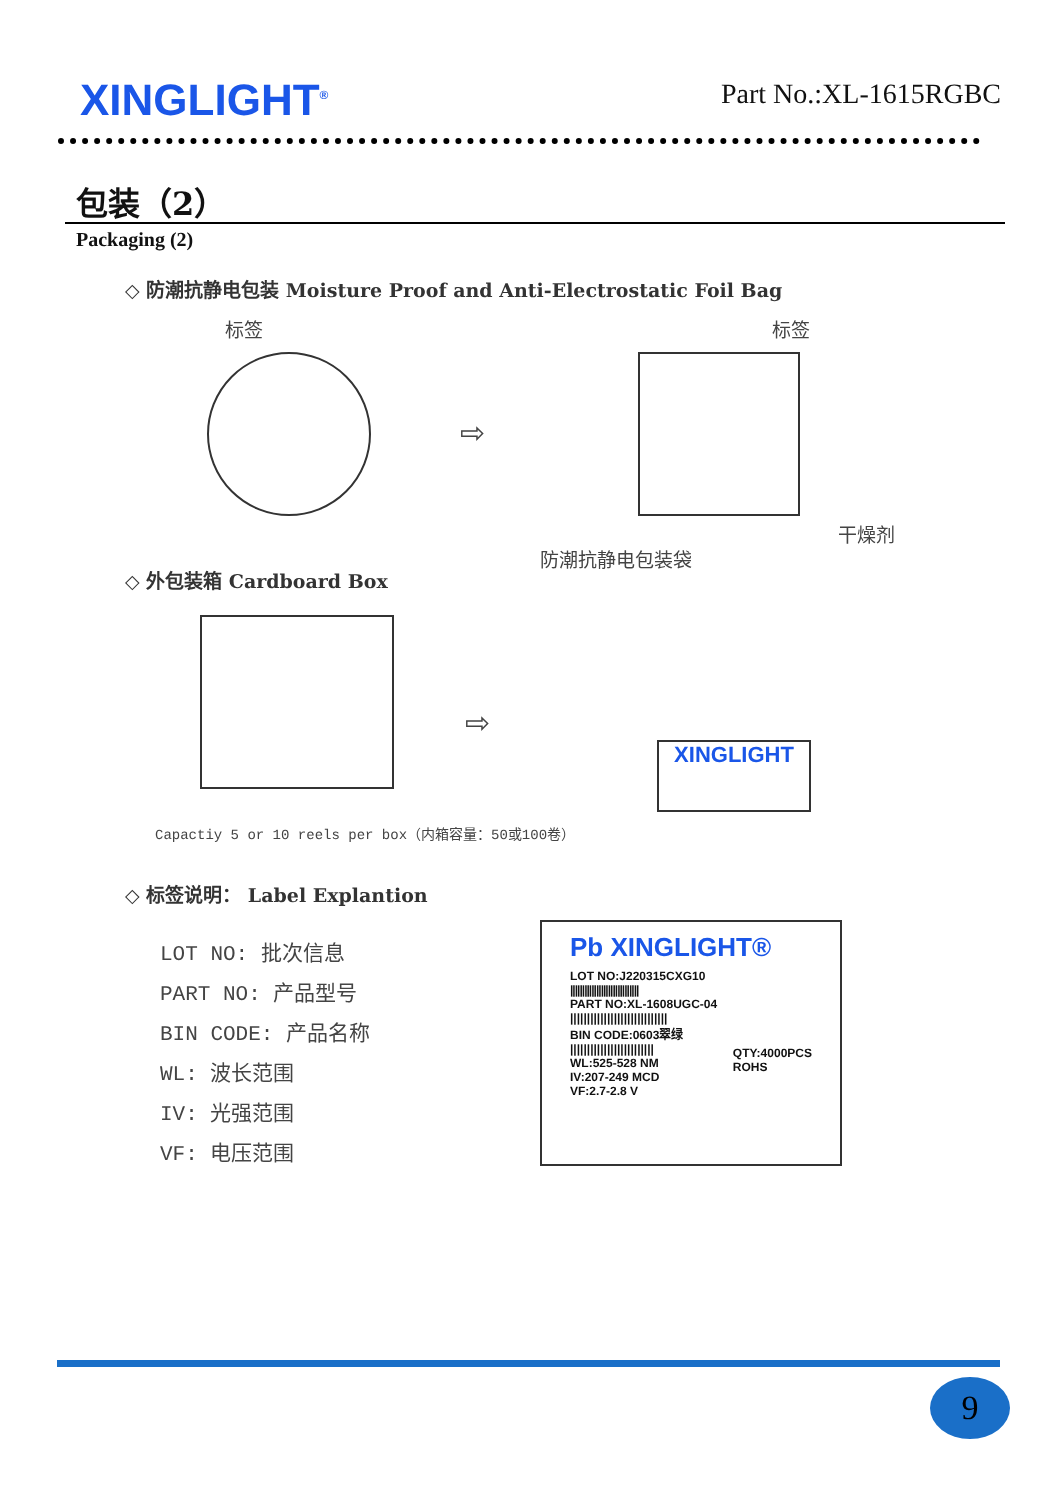XINGLIGHT<sup>®</sup> Part No.:XL-1615RGBC
包装（2）
Packaging (2)
◇ 防潮抗静电包装 Moisture Proof and Anti-Electrostatic Foil Bag
标签 标签
⇨
干燥剂
防潮抗静电包装袋
◇ 外包装箱 Cardboard Box
⇨
XINGLIGHT
Capactiy 5 or 10 reels per box（内箱容量：50或100卷）
◇ 标签说明： Label Explantion
LOT NO: 批次信息
PART NO: 产品型号
BIN CODE: 产品名称
WL: 波长范围
IV: 光强范围
VF: 电压范围
Pb XINGLIGHT®
LOT NO:J220315CXG10
|||||||||||||||||||||||||||||
PART NO:XL-1608UGC-04
|||||||||||||||||||||||||||||
BIN CODE:0603翠绿
|||||||||||||||||||||||||
QTY:4000PCS
ROHS
WL:525-528 NM
IV:207-249 MCD
VF:2.7-2.8 V
9